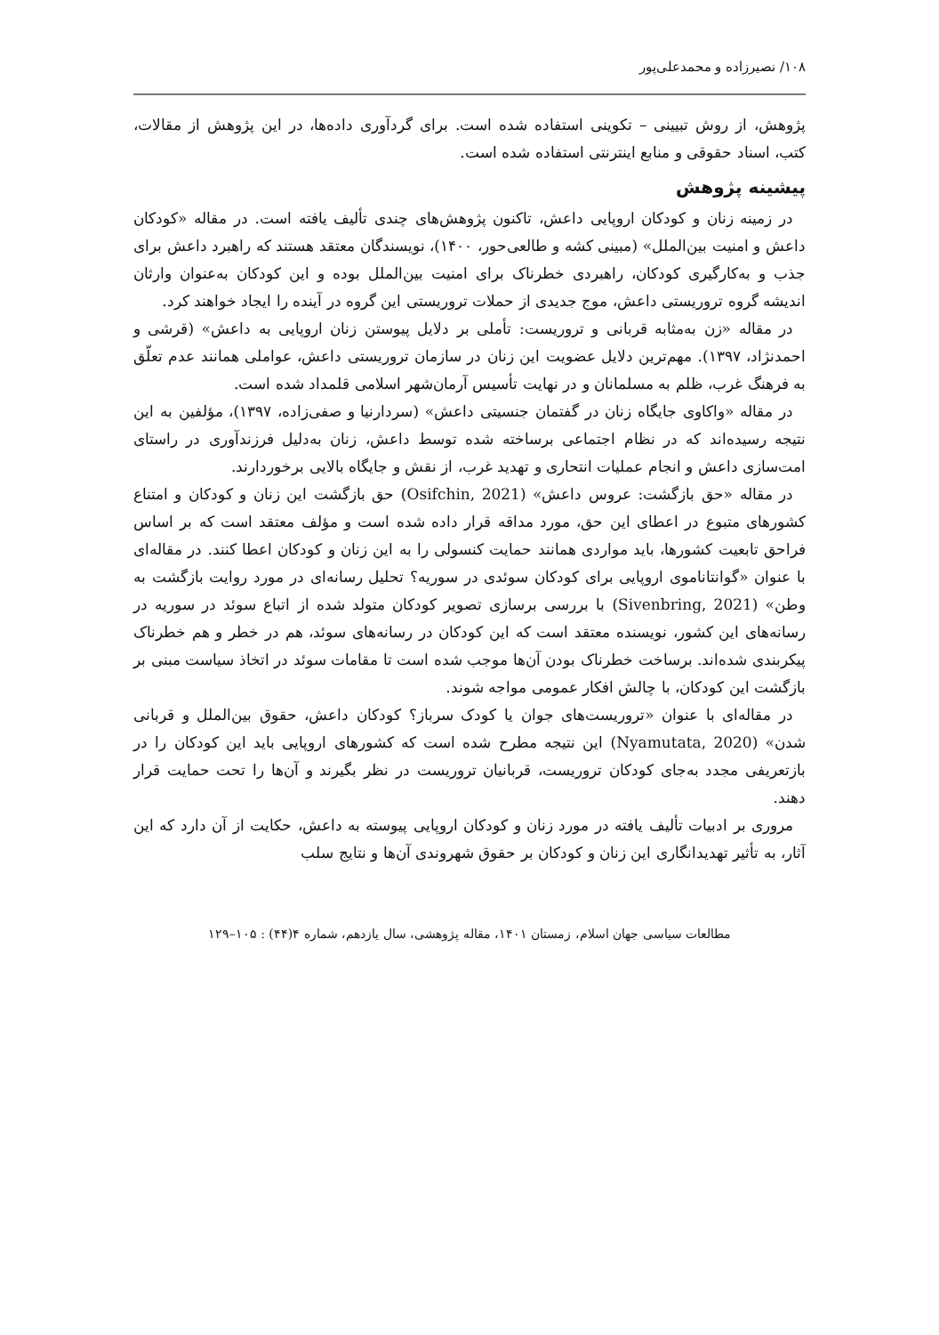۱۰۸/ نصیرزاده و محمدعلی‌پور
پژوهش، از روش تبیینی – تکوینی استفاده شده است. برای گردآوری داده‌ها، در این پژوهش از مقالات، کتب، اسناد حقوقی و منابع اینترنتی استفاده شده است.
پیشینه پژوهش
در زمینه زنان و کودکان اروپایی داعش، تاکنون پژوهش‌های چندی تألیف یافته است. در مقاله «کودکان داعش و امنیت بین‌الملل» (مبینی کشه و طالعی‌حور، ۱۴۰۰)، نویسندگان معتقد هستند که راهبرد داعش برای جذب و به‌کارگیری کودکان، راهبردی خطرناک برای امنیت بین‌الملل بوده و این کودکان به‌عنوان وارثان اندیشه گروه تروریستی داعش، موج جدیدی از حملات تروریستی این گروه در آینده را ایجاد خواهند کرد.
در مقاله «زن به‌مثابه قربانی و تروریست: تأملی بر دلایل پیوستن زنان اروپایی به داعش» (قرشی و احمدنژاد، ۱۳۹۷). مهم‌ترین دلایل عضویت این زنان در سازمان تروریستی داعش، عواملی همانند عدم تعلّق به فرهنگ غرب، ظلم به مسلمانان و در نهایت تأسیس آرمان‌شهر اسلامی قلمداد شده است.
در مقاله «واکاوی جایگاه زنان در گفتمان جنسیتی داعش» (سردارنیا و صفی‌زاده، ۱۳۹۷)، مؤلفین به این نتیجه رسیده‌اند که در نظام اجتماعی برساخته شده توسط داعش، زنان به‌دلیل فرزندآوری در راستای امت‌سازی داعش و انجام عملیات انتحاری و تهدید غرب، از نقش و جایگاه بالایی برخوردارند.
در مقاله «حق بازگشت: عروس داعش» (Osifchin, 2021) حق بازگشت این زنان و کودکان و امتناع کشورهای متبوع در اعطای این حق، مورد مداقه قرار داده شده است و مؤلف معتقد است که بر اساس فراحق تابعیت کشورها، باید مواردی همانند حمایت کنسولی را به این زنان و کودکان اعطا کنند. در مقاله‌ای با عنوان «گوانتاناموی اروپایی برای کودکان سوئدی در سوریه؟ تحلیل رسانه‌ای در مورد روایت بازگشت به وطن» (Sivenbring, 2021) با بررسی برسازی تصویر کودکان متولد شده از اتباع سوئد در سوریه در رسانه‌های این کشور، نویسنده معتقد است که این کودکان در رسانه‌های سوئد، هم در خطر و هم خطرناک پیکربندی شده‌اند. برساخت خطرناک بودن آن‌ها موجب شده است تا مقامات سوئد در اتخاذ سیاست مبنی بر بازگشت این کودکان، با چالش افکار عمومی مواجه شوند.
در مقاله‌ای با عنوان «تروریست‌های جوان یا کودک سرباز؟ کودکان داعش، حقوق بین‌الملل و قربانی شدن» (Nyamutata, 2020) این نتیجه مطرح شده است که کشورهای اروپایی باید این کودکان را در بازتعریفی مجدد به‌جای کودکان تروریست، قربانیان تروریست در نظر بگیرند و آن‌ها را تحت حمایت قرار دهند.
مروری بر ادبیات تألیف یافته در مورد زنان و کودکان اروپایی پیوسته به داعش، حکایت از آن دارد که این آثار، به تأثیر تهدیدانگاری این زنان و کودکان بر حقوق شهروندی آن‌ها و نتایج سلب
مطالعات سیاسی جهان اسلام، زمستان ۱۴۰۱، مقاله پژوهشی، سال یازدهم، شماره ۴(۴۴) : ۱۰۵–۱۲۹